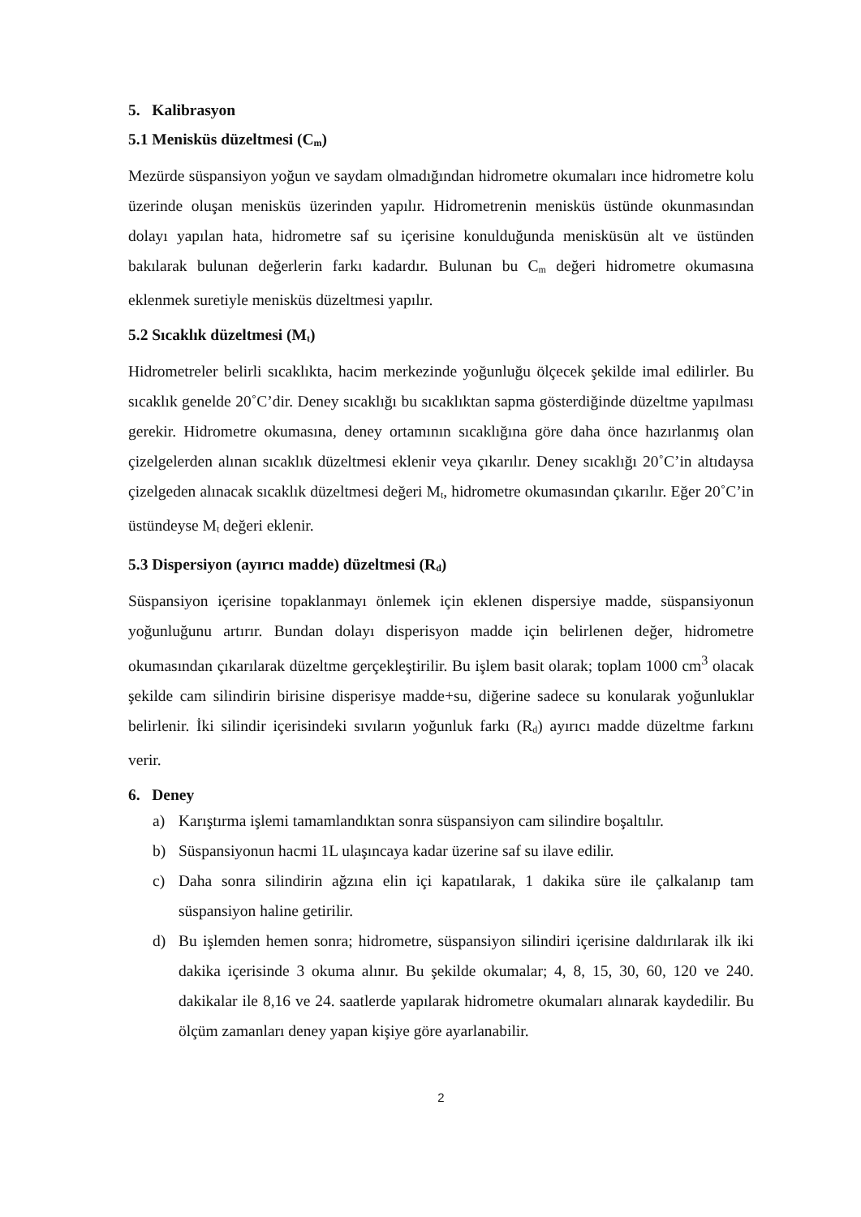5. Kalibrasyon
5.1 Menisküs düzeltmesi (C<sub>m</sub>)
Mezürde süspansiyon yoğun ve saydam olmadığından hidrometre okumaları ince hidrometre kolu üzerinde oluşan menisküs üzerinden yapılır. Hidrometrenin menisküs üstünde okunmasından dolayı yapılan hata, hidrometre saf su içerisine konulduğunda menisküsün alt ve üstünden bakılarak bulunan değerlerin farkı kadardır. Bulunan bu C<sub>m</sub> değeri hidrometre okumasına eklenmek suretiyle menisküs düzeltmesi yapılır.
5.2 Sıcaklık düzeltmesi (M<sub>t</sub>)
Hidrometreler belirli sıcaklıkta, hacim merkezinde yoğunluğu ölçecek şekilde imal edilirler. Bu sıcaklık genelde 20˚C’dir. Deney sıcaklığı bu sıcaklıktan sapma gösterdiğinde düzeltme yapılması gerekir. Hidrometre okumasına, deney ortamının sıcaklığına göre daha önce hazırlanmış olan çizelgelerden alınan sıcaklık düzeltmesi eklenir veya çıkarılır. Deney sıcaklığı 20˚C’in altıdaysa çizelgeden alınacak sıcaklık düzeltmesi değeri M<sub>t</sub>, hidrometre okumasından çıkarılır. Eğer 20˚C’in üstündeyse M<sub>t</sub> değeri eklenir.
5.3 Dispersiyon (ayırıcı madde) düzeltmesi (R<sub>d</sub>)
Süspansiyon içerisine topaklanmayı önlemek için eklenen dispersiye madde, süspansiyonun yoğunluğunu artırır. Bundan dolayı disperisyon madde için belirlenen değer, hidrometre okumasından çıkarılarak düzeltme gerçekleştirilir. Bu işlem basit olarak; toplam 1000 cm<sup>3</sup> olacak şekilde cam silindirin birisine disperisye madde+su, diğerine sadece su konularak yoğunluklar belirlenir. İki silindir içerisindeki sıvıların yoğunluk farkı (R<sub>d</sub>) ayırıcı madde düzeltme farkını verir.
6. Deney
a) Karıştırma işlemi tamamlandıktan sonra süspansiyon cam silindire boşaltılır.
b) Süspansiyonun hacmi 1L ulaşıncaya kadar üzerine saf su ilave edilir.
c) Daha sonra silindirin ağzına elin içi kapatılarak, 1 dakika süre ile çalkalanıp tam süspansiyon haline getirilir.
d) Bu işlemden hemen sonra; hidrometre, süspansiyon silindiri içerisine daldırılarak ilk iki dakika içerisinde 3 okuma alınır. Bu şekilde okumalar; 4, 8, 15, 30, 60, 120 ve 240. dakikalar ile 8,16 ve 24. saatlerde yapılarak hidrometre okumaları alınarak kaydedilir. Bu ölçüm zamanları deney yapan kişiye göre ayarlanabilir.
2